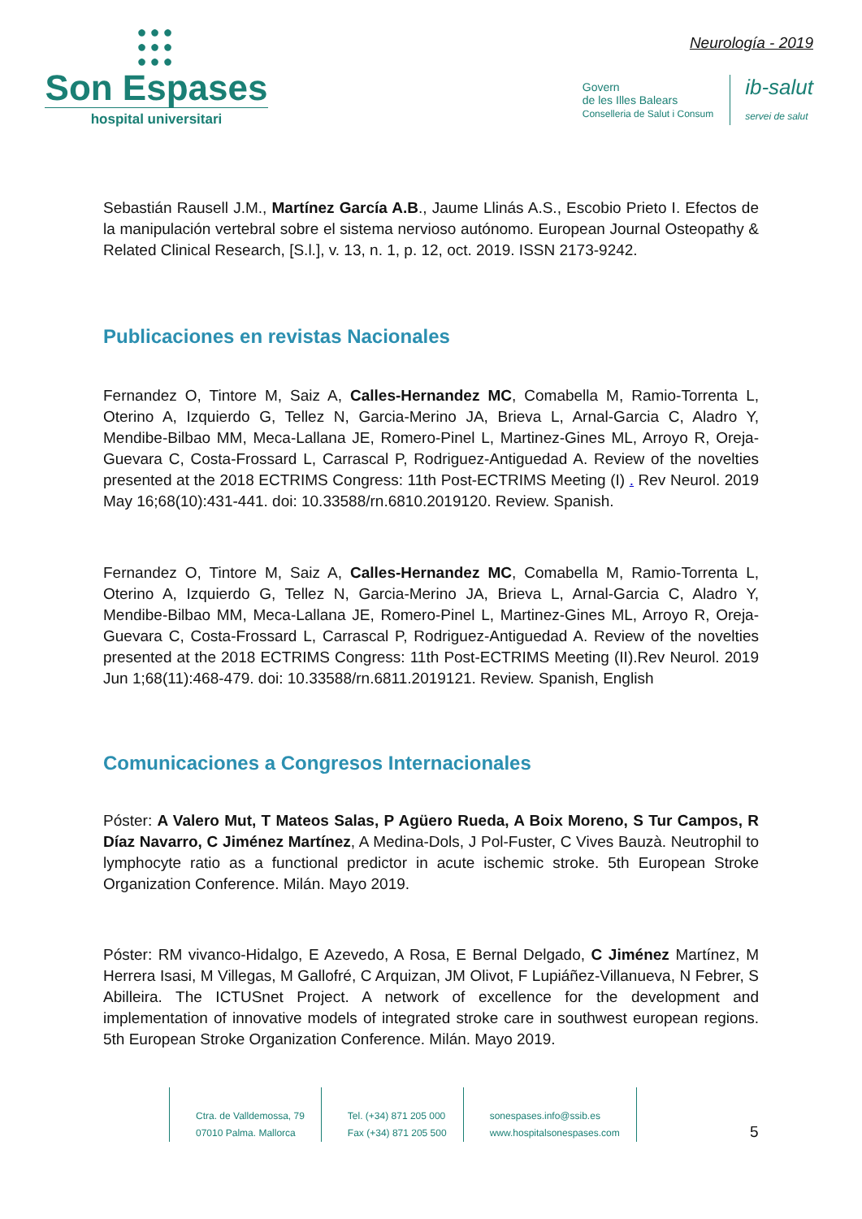●●●
●●●
●●●
Son Espases
hospital universitari
Neurología - 2019
Govern
de les Illes Balears
Conselleria de Salut i Consum
ib-salut
servei de salut
Sebastián Rausell J.M., Martínez García A.B., Jaume Llinás A.S., Escobio Prieto I. Efectos de la manipulación vertebral sobre el sistema nervioso autónomo. European Journal Osteopathy & Related Clinical Research, [S.l.], v. 13, n. 1, p. 12, oct. 2019. ISSN 2173-9242.
Publicaciones en revistas Nacionales
Fernandez O, Tintore M, Saiz A, Calles-Hernandez MC, Comabella M, Ramio-Torrenta L, Oterino A, Izquierdo G, Tellez N, Garcia-Merino JA, Brieva L, Arnal-Garcia C, Aladro Y, Mendibe-Bilbao MM, Meca-Lallana JE, Romero-Pinel L, Martinez-Gines ML, Arroyo R, Oreja-Guevara C, Costa-Frossard L, Carrascal P, Rodriguez-Antiguedad A. Review of the novelties presented at the 2018 ECTRIMS Congress: 11th Post-ECTRIMS Meeting (I) . Rev Neurol. 2019 May 16;68(10):431-441. doi: 10.33588/rn.6810.2019120. Review. Spanish.
Fernandez O, Tintore M, Saiz A, Calles-Hernandez MC, Comabella M, Ramio-Torrenta L, Oterino A, Izquierdo G, Tellez N, Garcia-Merino JA, Brieva L, Arnal-Garcia C, Aladro Y, Mendibe-Bilbao MM, Meca-Lallana JE, Romero-Pinel L, Martinez-Gines ML, Arroyo R, Oreja-Guevara C, Costa-Frossard L, Carrascal P, Rodriguez-Antiguedad A. Review of the novelties presented at the 2018 ECTRIMS Congress: 11th Post-ECTRIMS Meeting (II).Rev Neurol. 2019 Jun 1;68(11):468-479. doi: 10.33588/rn.6811.2019121. Review. Spanish, English
Comunicaciones a Congresos Internacionales
Póster: A Valero Mut, T Mateos Salas, P Agüero Rueda, A Boix Moreno, S Tur Campos, R Díaz Navarro, C Jiménez Martínez, A Medina-Dols, J Pol-Fuster, C Vives Bauzà. Neutrophil to lymphocyte ratio as a functional predictor in acute ischemic stroke. 5th European Stroke Organization Conference. Milán. Mayo 2019.
Póster: RM vivanco-Hidalgo, E Azevedo, A Rosa, E Bernal Delgado, C Jiménez Martínez, M Herrera Isasi, M Villegas, M Gallofré, C Arquizan, JM Olivot, F Lupiáñez-Villanueva, N Febrer, S Abilleira. The ICTUSnet Project. A network of excellence for the development and implementation of innovative models of integrated stroke care in southwest european regions. 5th European Stroke Organization Conference. Milán. Mayo 2019.
Ctra. de Valldemossa, 79
07010 Palma. Mallorca
Tel. (+34) 871 205 000
Fax (+34) 871 205 500
sonespases.info@ssib.es
www.hospitalsonespases.com
5